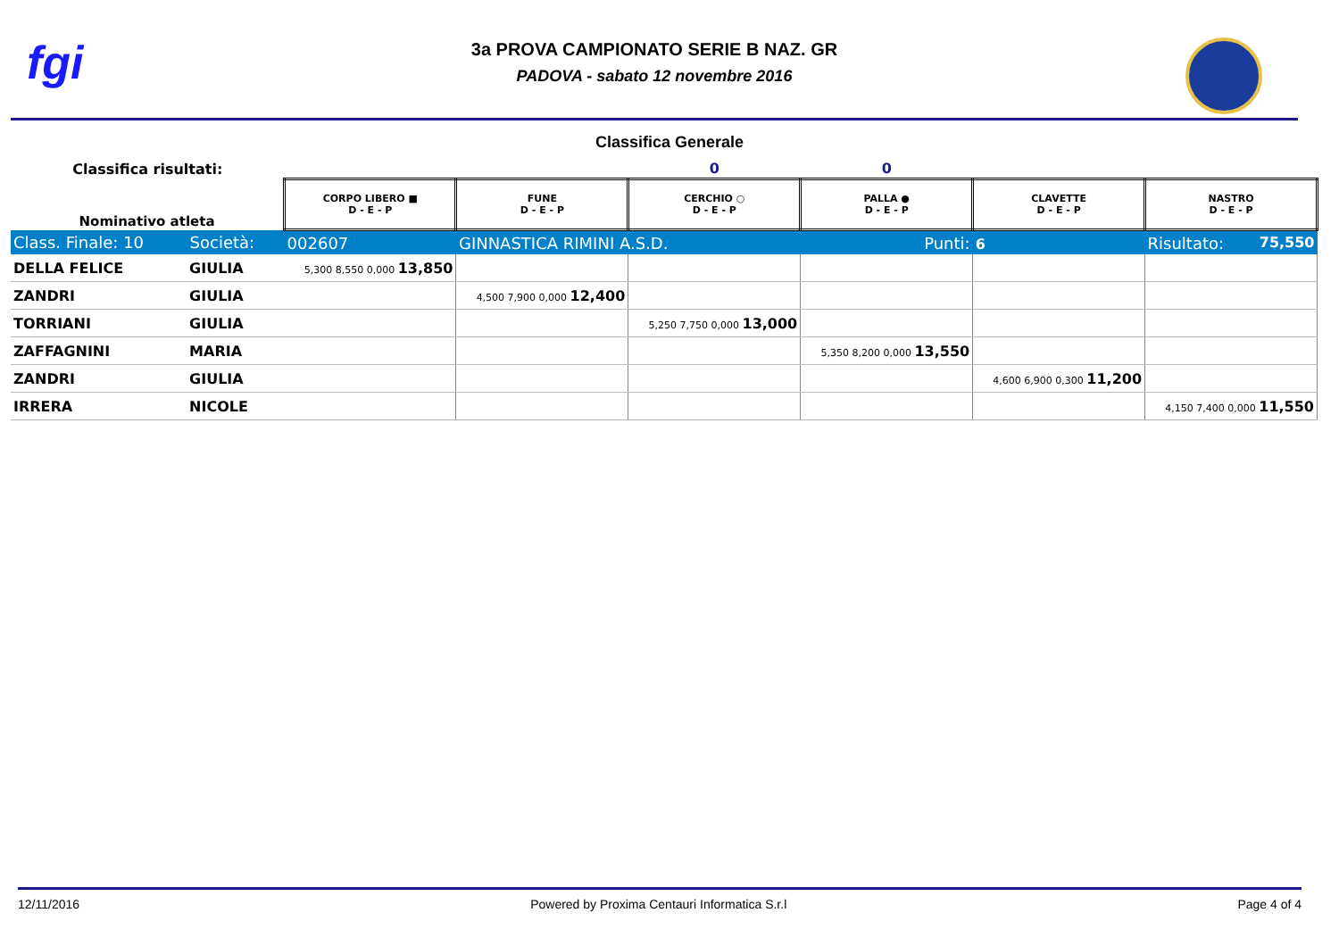fgi
3a PROVA CAMPIONATO SERIE B NAZ. GR
PADOVA - sabato 12 novembre 2016
Classifica Generale
| Classifica risultati: | | | | 0 | 0 | | |
| --- | --- | --- | --- | --- | --- | --- | --- |
| Nominativo atleta | | CORPO LIBERO ■ D - E - P | FUNE D - E - P | CERCHIO ○ D - E - P | PALLA ● D - E - P | CLAVETTE D - E - P | NASTRO D - E - P |
| Class. Finale: 10 Società: | | 002607 | GINNASTICA RIMINI A.S.D. | | Punti: | 6 | Risultato: 75,550 |
| DELLA FELICE | GIULIA | 5,300 8,550 0,000 13,850 | | | | | |
| ZANDRI | GIULIA | | 4,500 7,900 0,000 12,400 | | | | |
| TORRIANI | GIULIA | | | 5,250 7,750 0,000 13,000 | | | |
| ZAFFAGNINI | MARIA | | | | 5,350 8,200 0,000 13,550 | | |
| ZANDRI | GIULIA | | | | | 4,600 6,900 0,300 11,200 | |
| IRRERA | NICOLE | | | | | | 4,150 7,400 0,000 11,550 |
12/11/2016 Powered by Proxima Centauri Informatica S.r.l Page 4 of 4